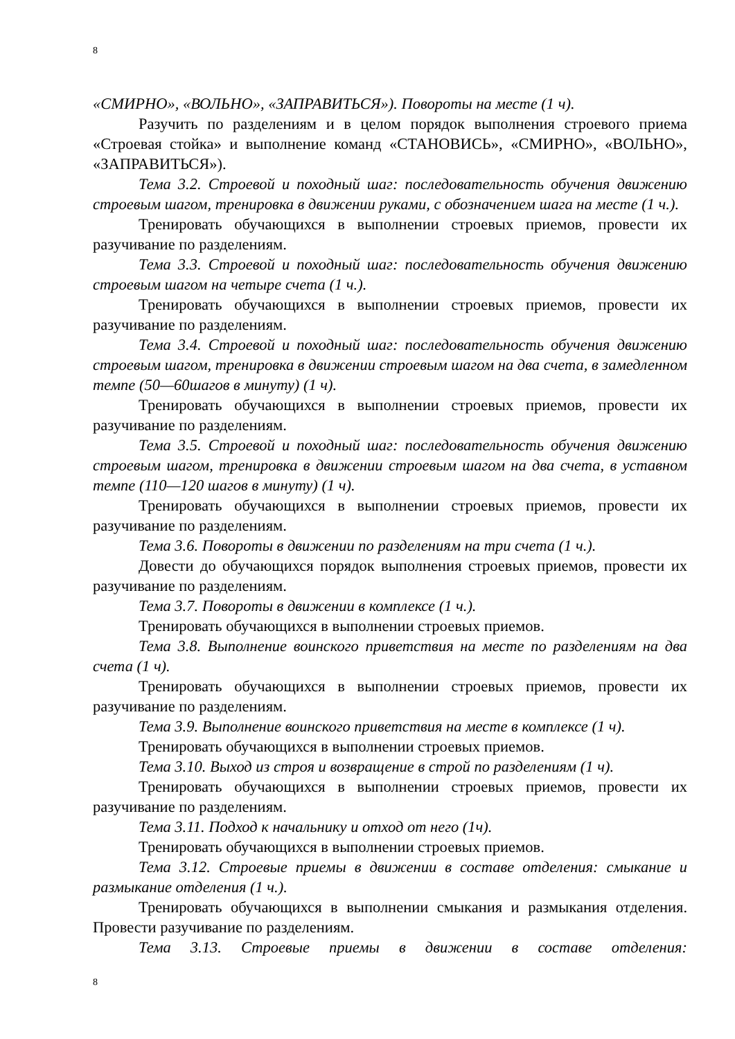8
«СМИРНО», «ВОЛЬНО», «ЗАПРАВИТЬСЯ»). Повороты на месте (1 ч).
Разучить по разделениям и в целом порядок выполнения строевого приема «Строевая стойка» и выполнение команд «СТАНОВИСЬ», «СМИРНО», «ВОЛЬНО», «ЗАПРАВИТЬСЯ»).
Тема 3.2. Строевой и походный шаг: последовательность обучения движению строевым шагом, тренировка в движении руками, с обозначением шага на месте (1 ч.).
Тренировать обучающихся в выполнении строевых приемов, провести их разучивание по разделениям.
Тема 3.3. Строевой и походный шаг: последовательность обучения движению строевым шагом на четыре счета (1 ч.).
Тренировать обучающихся в выполнении строевых приемов, провести их разучивание по разделениям.
Тема 3.4. Строевой и походный шаг: последовательность обучения движению строевым шагом, тренировка в движении строевым шагом на два счета, в замедленном темпе (50—60шагов в минуту) (1 ч).
Тренировать обучающихся в выполнении строевых приемов, провести их разучивание по разделениям.
Тема 3.5. Строевой и походный шаг: последовательность обучения движению строевым шагом, тренировка в движении строевым шагом на два счета, в уставном темпе (110—120 шагов в минуту) (1 ч).
Тренировать обучающихся в выполнении строевых приемов, провести их разучивание по разделениям.
Тема 3.6. Повороты в движении по разделениям на три счета (1 ч.).
Довести до обучающихся порядок выполнения строевых приемов, провести их разучивание по разделениям.
Тема 3.7. Повороты в движении в комплексе (1 ч.).
Тренировать обучающихся в выполнении строевых приемов.
Тема 3.8. Выполнение воинского приветствия на месте по разделениям на два счета (1 ч).
Тренировать обучающихся в выполнении строевых приемов, провести их разучивание по разделениям.
Тема 3.9. Выполнение воинского приветствия на месте в комплексе (1 ч).
Тренировать обучающихся в выполнении строевых приемов.
Тема 3.10. Выход из строя и возвращение в строй по разделениям (1 ч).
Тренировать обучающихся в выполнении строевых приемов, провести их разучивание по разделениям.
Тема 3.11. Подход к начальнику и отход от него (1ч).
Тренировать обучающихся в выполнении строевых приемов.
Тема 3.12. Строевые приемы в движении в составе отделения: смыкание и размыкание отделения (1 ч.).
Тренировать обучающихся в выполнении смыкания и размыкания отделения. Провести разучивание по разделениям.
Тема 3.13. Строевые приемы в движении в составе отделения:
8